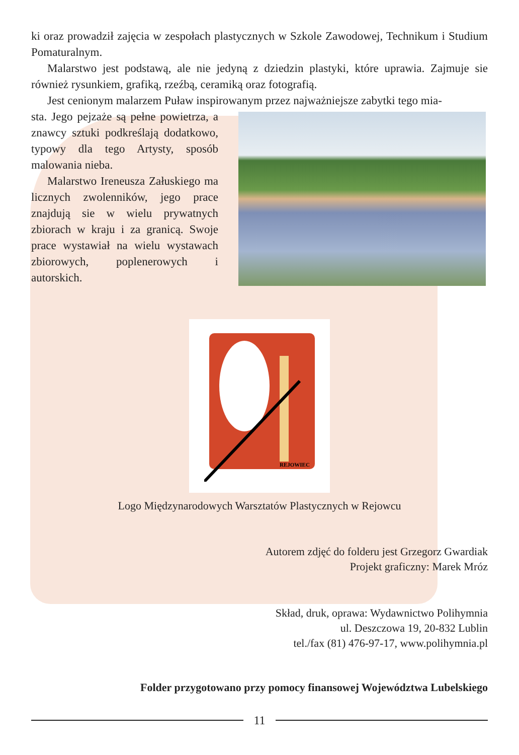ki oraz prowadził zajęcia w zespołach plastycznych w Szkole Zawodowej, Technikum i Studium Pomaturalnym.
Malarstwo jest podstawą, ale nie jedyną z dziedzin plastyki, które uprawia. Zajmuje sie również rysunkiem, grafiką, rzeźbą, ceramiką oraz fotografią.
Jest cenionym malarzem Puław inspirowanym przez najważniejsze zabytki tego mia-
sta. Jego pejzaże są pełne powietrza, a znawcy sztuki podkreślają dodatkowo, typowy dla tego Artysty, sposób malowania nieba.
Malarstwo Ireneusza Załuskiego ma licznych zwolenników, jego prace znajdują sie w wielu prywatnych zbiorach w kraju i za granicą. Swoje prace wystawiał na wielu wystawach zbiorowych, poplenerowych i autorskich.
REJOWIEC
Logo Międzynarodowych Warsztatów Plastycznych w Rejowcu
Autorem zdjęć do folderu jest Grzegorz Gwardiak
Projekt graficzny: Marek Mróz
Skład, druk, oprawa: Wydawnictwo Polihymnia
ul. Deszczowa 19, 20-832 Lublin
tel./fax (81) 476-97-17, www.polihymnia.pl
Folder przygotowano przy pomocy finansowej Województwa Lubelskiego
11